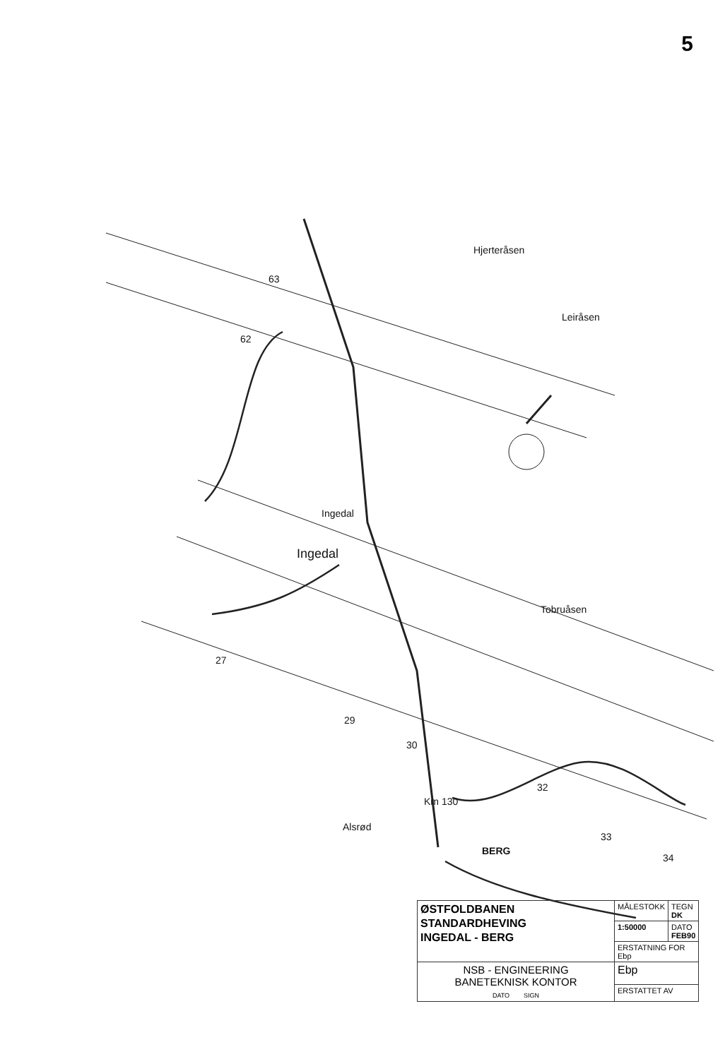5
63
62
27
29
30
32
33
34
Hjerteråsen
Leiråsen
Ingedal
Tobruåsen
Alsrød
BERG
Km 130
Ingedal
| ØSTFOLDBANEN STANDARDHEVING INGEDAL - BERG | MÅLESTOKK | TEGN DK |
| | 1:50000 | DATO FEB90 |
| | ERSTATNING FOR Ebp | |
| NSB - ENGINEERING BANETEKNISK KONTOR DATO SIGN | Ebp | |
| | ERSTATTET AV | |